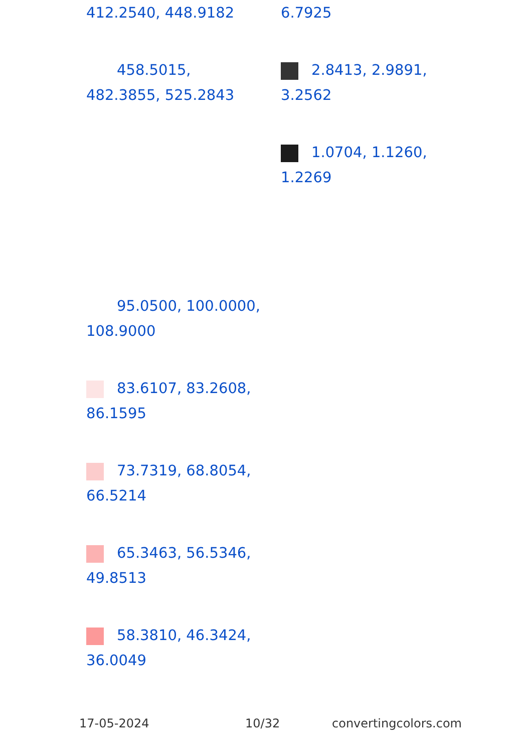412.2540, 448.9182 6.7925
458.5015,
482.3855, 525.2843
2.8413, 2.9891,
3.2562
1.0704, 1.1260,
1.2269
95.0500, 100.0000,
108.9000
83.6107, 83.2608,
86.1595
73.7319, 68.8054,
66.5214
65.3463, 56.5346,
49.8513
58.3810, 46.3424,
36.0049
17-05-2024 10/32 convertingcolors.com